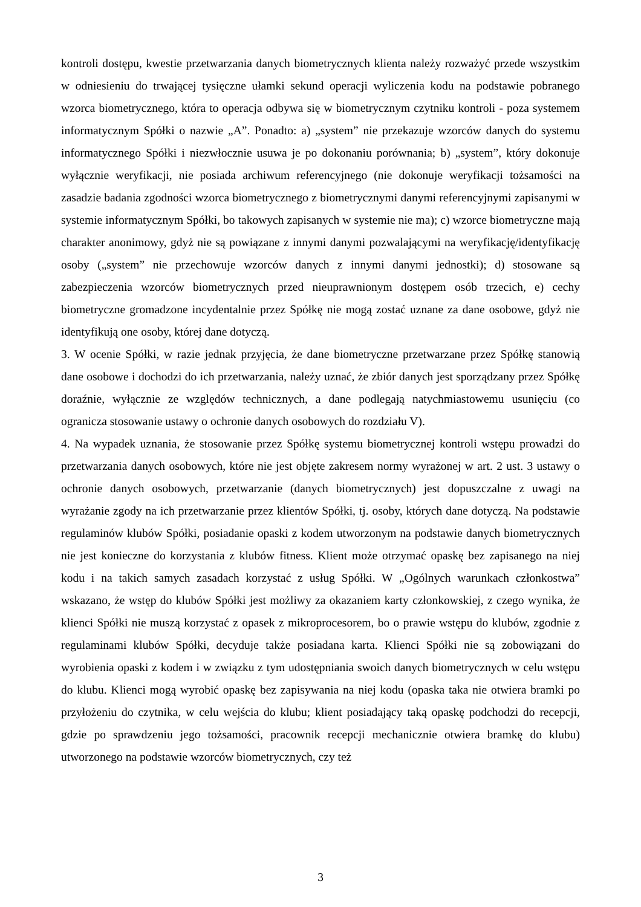kontroli dostępu, kwestie przetwarzania danych biometrycznych klienta należy rozważyć przede wszystkim w odniesieniu do trwającej tysięczne ułamki sekund operacji wyliczenia kodu na podstawie pobranego wzorca biometrycznego, która to operacja odbywa się w biometrycznym czytniku kontroli - poza systemem informatycznym Spółki o nazwie „A”. Ponadto: a) „system” nie przekazuje wzorców danych do systemu informatycznego Spółki i niezwłocznie usuwa je po dokonaniu porównania; b) „system”, który dokonuje wyłącznie weryfikacji, nie posiada archiwum referencyjnego (nie dokonuje weryfikacji tożsamości na zasadzie badania zgodności wzorca biometrycznego z biometrycznymi danymi referencyjnymi zapisanymi w systemie informatycznym Spółki, bo takowych zapisanych w systemie nie ma); c) wzorce biometryczne mają charakter anonimowy, gdyż nie są powiązane z innymi danymi pozwalającymi na weryfikację/identyfikację osoby („system” nie przechowuje wzorców danych z innymi danymi jednostki); d) stosowane są zabezpieczenia wzorców biometrycznych przed nieuprawnionym dostępem osób trzecich, e) cechy biometryczne gromadzone incydentalnie przez Spółkę nie mogą zostać uznane za dane osobowe, gdyż nie identyfikują one osoby, której dane dotyczą.
3. W ocenie Spółki, w razie jednak przyjęcia, że dane biometryczne przetwarzane przez Spółkę stanowią dane osobowe i dochodzi do ich przetwarzania, należy uznać, że zbiór danych jest sporządzany przez Spółkę doraźnie, wyłącznie ze względów technicznych, a dane podlegają natychmiastowemu usunięciu (co ogranicza stosowanie ustawy o ochronie danych osobowych do rozdziału V).
4. Na wypadek uznania, że stosowanie przez Spółkę systemu biometrycznej kontroli wstępu prowadzi do przetwarzania danych osobowych, które nie jest objęte zakresem normy wyrażonej w art. 2 ust. 3 ustawy o ochronie danych osobowych, przetwarzanie (danych biometrycznych) jest dopuszczalne z uwagi na wyrażanie zgody na ich przetwarzanie przez klientów Spółki, tj. osoby, których dane dotyczą. Na podstawie regulaminów klubów Spółki, posiadanie opaski z kodem utworzonym na podstawie danych biometrycznych nie jest konieczne do korzystania z klubów fitness. Klient może otrzymać opaskę bez zapisanego na niej kodu i na takich samych zasadach korzystać z usług Spółki. W „Ogólnych warunkach członkostwa” wskazano, że wstęp do klubów Spółki jest możliwy za okazaniem karty członkowskiej, z czego wynika, że klienci Spółki nie muszą korzystać z opasek z mikroprocesorem, bo o prawie wstępu do klubów, zgodnie z regulaminami klubów Spółki, decyduje także posiadana karta. Klienci Spółki nie są zobowiązani do wyrobienia opaski z kodem i w związku z tym udostępniania swoich danych biometrycznych w celu wstępu do klubu. Klienci mogą wyrobić opaskę bez zapisywania na niej kodu (opaska taka nie otwiera bramki po przyłożeniu do czytnika, w celu wejścia do klubu; klient posiadający taką opaskę podchodzi do recepcji, gdzie po sprawdzeniu jego tożsamości, pracownik recepcji mechanicznie otwiera bramkę do klubu) utworzonego na podstawie wzorców biometrycznych, czy też
3